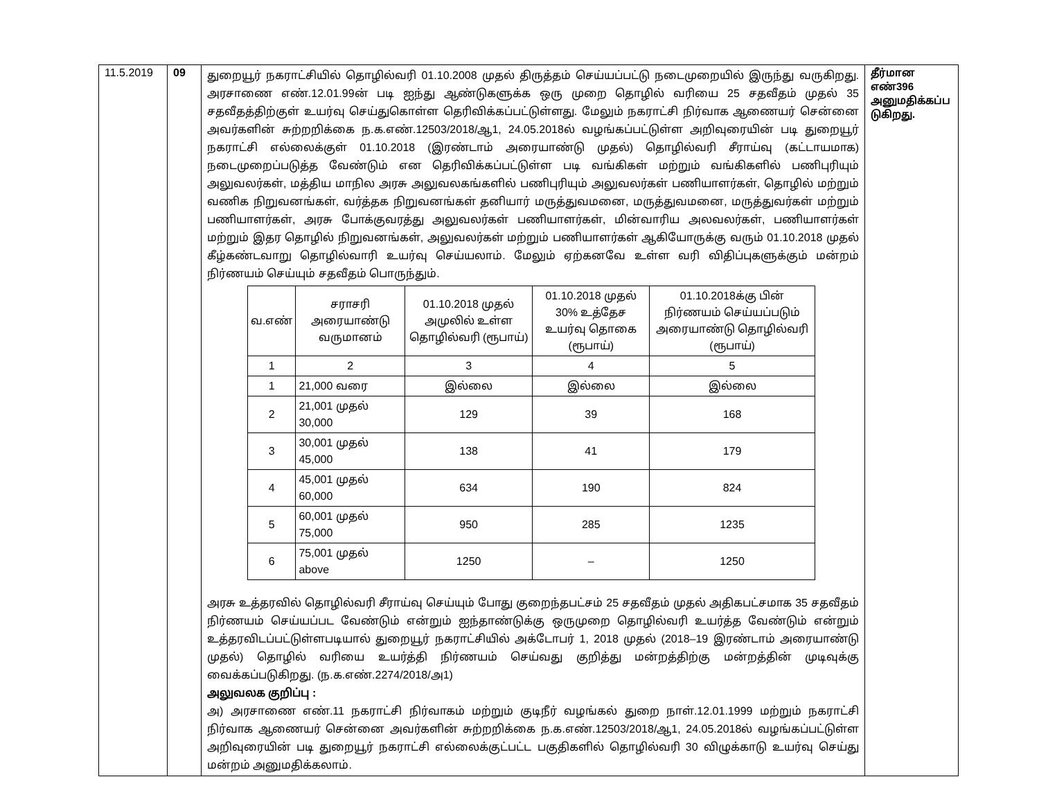| 11.5.2019 | 09 | துறையூர் நகராட்சியில் தொழில்வரி 01.10.2008 முதல் திருத்தம் செய்யப்பட்டு நடைமுறையில் இருந்து வருகிறது. அரசாணை எண்.12.01.99ன் படி ஐந்து ஆண்டுகளுக்க ஒரு முறை தொழில் வரியை 25 சதவீதம் முதல் 35 சதவீதத்திற்குள் உயர்வு செய்துகொள்ள தெரிவிக்கப்பட்டுள்ளது. மேலும் நகராட்சி நிர்வாக ஆணையர் சென்னை அவர்களின் சுற்றறிக்கை ந.க.எண்.12503/2018/ஆ1, 24.05.2018ல் வழங்கப்பட்டுள்ள அறிவுரையின் படி துறையூர் நகராட்சி எல்லைக்குள் 01.10.2018 (இரண்டாம் அரையாண்டு முதல்) தொழில்வரி சீராய்வு (கட்டாயமாக) நடைமுறைப்படுத்த வேண்டும் என தெரிவிக்கப்பட்டுள்ள படி வங்கிகள் மற்றும் வங்கிகளில் பணிபுரியும் அலுவலர்கள், மத்திய மாநில அரசு அலுவலகங்களில் பணிபுரியும் அலுவலர்கள் பணியாளர்கள், தொழில் மற்றும் வணிக நிறுவனங்கள், வர்த்தக நிறுவனங்கள் தனியார் மருத்துவமனை, மருத்துவமனை, மருத்துவர்கள் மற்றும் பணியாளர்கள், அரசு போக்குவரத்து அலுவலர்கள் பணியாளர்கள், மின்வாரிய அலவலர்கள், பணியாளர்கள் மற்றும் இதர தொழில் நிறுவனங்கள், அலுவலர்கள் மற்றும் பணியாளர்கள் ஆகியோருக்கு வரும் 01.10.2018 முதல் கீழ்கண்டவாறு தொழில்வாரி உயர்வு செய்யலாம். மேலும் ஏற்கனவே உள்ள வரி விதிப்புகளுக்கும் மன்றம் நிர்ணயம் செய்யும் சதவீதம் பொருந்தும். / வ.எண் / சராசரி அரையாண்டு வருமானம் / 01.10.2018 முதல் அமுலில் உள்ள தொழில்வரி (ரூபாய்) / 01.10.2018 முதல் 30% உத்தேச உயர்வு தொகை (ரூபாய்) / 01.10.2018க்கு பின் நிர்ணயம் செய்யப்படும் அரையாண்டு தொழில்வரி (ரூபாய்) / / --- / --- / --- / --- / --- / / 1 / 2 / 3 / 4 / 5 / / 1 / 21,000 வரை / இல்லை / இல்லை / இல்லை / / 2 / 21,001 முதல் 30,000 / 129 / 39 / 168 / / 3 / 30,001 முதல் 45,000 / 138 / 41 / 179 / / 4 / 45,001 முதல் 60,000 / 634 / 190 / 824 / / 5 / 60,001 முதல் 75,000 / 950 / 285 / 1235 / / 6 / 75,001 முதல் above / 1250 / – / 1250 / அரசு உத்தரவில் தொழில்வரி சீராய்வு செய்யும் போது குறைந்தபட்சம் 25 சதவீதம் முதல் அதிகபட்சமாக 35 சதவீதம் நிர்ணயம் செய்யப்பட வேண்டும் என்றும் ஐந்தாண்டுக்கு ஒருமுறை தொழில்வரி உயர்த்த வேண்டும் என்றும் உத்தரவிடப்பட்டுள்ளபடியால் துறையூர் நகராட்சியில் அக்டோபர் 1, 2018 முதல் (2018–19 இரண்டாம் அரையாண்டு முதல்) தொழில் வரியை உயர்த்தி நிர்ணயம் செய்வது குறித்து மன்றத்திற்கு மன்றத்தின் முடிவுக்கு வைக்கப்படுகிறது. (ந.க.எண்.2274/2018/அ1) அலுவலக குறிப்பு : அ) அரசாணை எண்.11 நகராட்சி நிர்வாகம் மற்றும் குடிநீர் வழங்கல் துறை நாள்.12.01.1999 மற்றும் நகராட்சி நிர்வாக ஆணையர் சென்னை அவர்களின் சுற்றறிக்கை ந.க.எண்.12503/2018/ஆ1, 24.05.2018ல் வழங்கப்பட்டுள்ள அறிவுரையின் படி துறையூர் நகராட்சி எல்லைக்குட்பட்ட பகுதிகளில் தொழில்வரி 30 விழுக்காடு உயர்வு செய்து மன்றம் அனுமதிக்கலாம். | தீர்மான எண்396 அனுமதிக்கப்ப டுகிறது. |